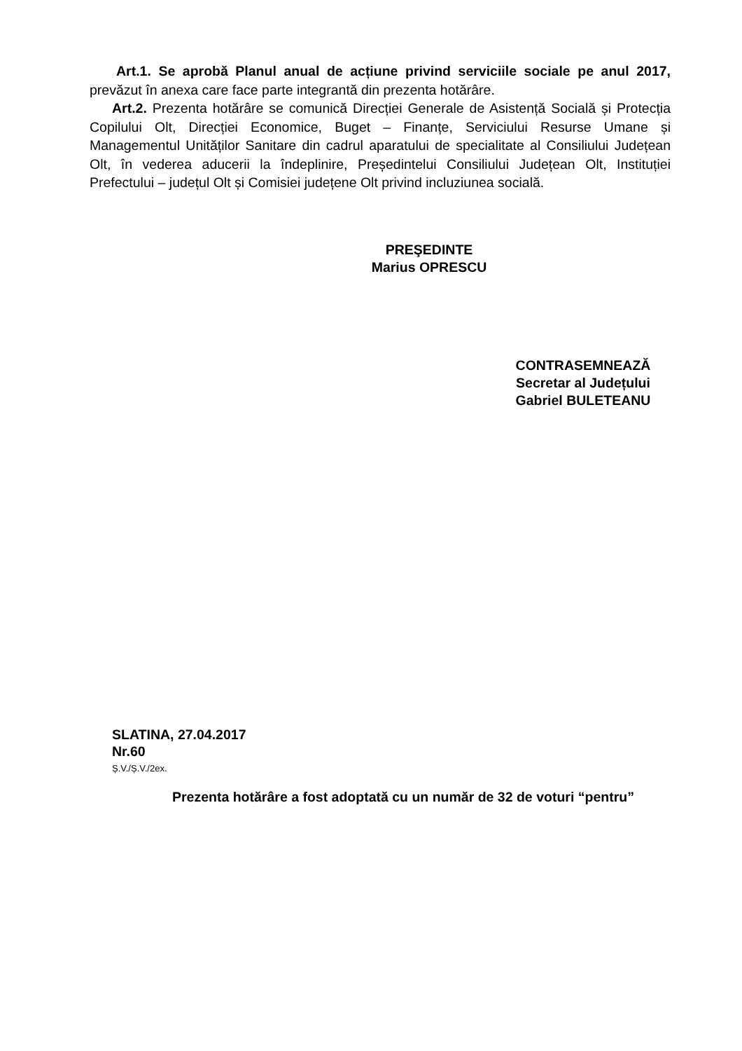Art.1. Se aprobă Planul anual de acțiune privind serviciile sociale pe anul 2017, prevăzut în anexa care face parte integrantă din prezenta hotărâre.
Art.2. Prezenta hotărâre se comunică Direcției Generale de Asistență Socială și Protecția Copilului Olt, Direcției Economice, Buget – Finanțe, Serviciului Resurse Umane și Managementul Unităților Sanitare din cadrul aparatului de specialitate al Consiliului Județean Olt, în vederea aducerii la îndeplinire, Președintelui Consiliului Județean Olt, Instituției Prefectului – județul Olt și Comisiei județene Olt privind incluziunea socială.
PREŞEDINTE
Marius OPRESCU
CONTRASEMNEAZĂ
Secretar al Județului
Gabriel BULETEANU
SLATINA, 27.04.2017
Nr.60
Ș.V./Ș.V./2ex.
Prezenta hotărâre a fost adoptată cu un număr de 32 de voturi “pentru”